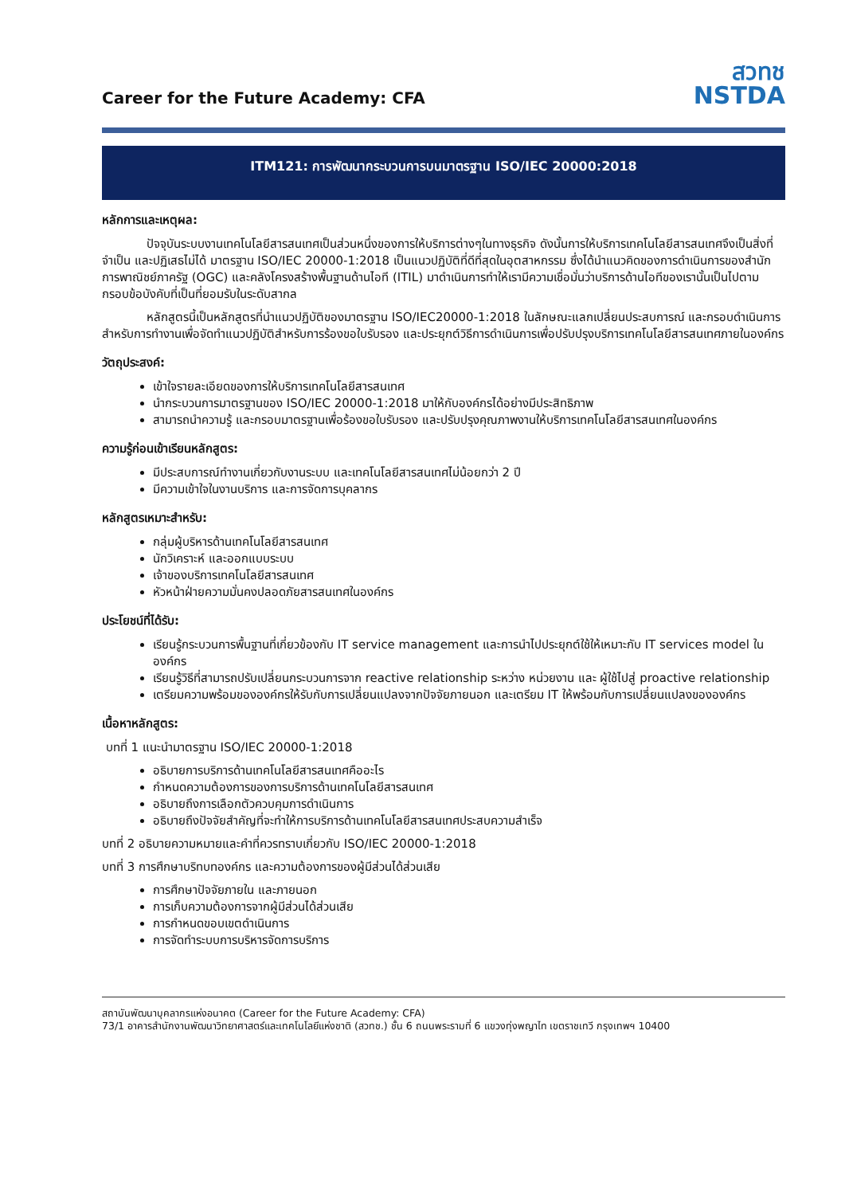Career for the Future Academy: CFA
สวทช
NSTDA
ITM121: การพัฒนากระบวนการบนมาตรฐาน ISO/IEC 20000:2018
หลักการและเหตุผล:
ปัจจุบันระบบงานเทคโนโลยีสารสนเทศเป็นส่วนหนึ่งของการให้บริการต่างๆในทางธุรกิจ ดังนั้นการให้บริการเทคโนโลยีสารสนเทศจึงเป็นสิ่งที่จำเป็น และปฏิเสธไม่ได้ มาตรฐาน ISO/IEC 20000-1:2018 เป็นแนวปฏิบัติที่ดีที่สุดในอุตสาหกรรม ซึ่งได้นำแนวคิดของการดำเนินการของสำนักการพาณิชย์ภาครัฐ (OGC) และคลังโครงสร้างพื้นฐานด้านไอที (ITIL) มาดำเนินการทำให้เรามีความเชื่อมั่นว่าบริการด้านไอทีของเรานั้นเป็นไปตามกรอบข้อบังคับที่เป็นที่ยอมรับในระดับสากล
หลักสูตรนี้เป็นหลักสูตรที่นำแนวปฏิบัติของมาตรฐาน ISO/IEC20000-1:2018 ในลักษณะแลกเปลี่ยนประสบการณ์ และกรอบดำเนินการสำหรับการทำงานเพื่อจัดทำแนวปฏิบัติสำหรับการร้องขอใบรับรอง และประยุกต์วิธีการดำเนินการเพื่อปรับปรุงบริการเทคโนโลยีสารสนเทศภายในองค์กร
วัตถุประสงค์:
เข้าใจรายละเอียดของการให้บริการเทคโนโลยีสารสนเทศ
นำกระบวนการมาตรฐานของ ISO/IEC 20000-1:2018 มาให้กับองค์กรได้อย่างมีประสิทธิภาพ
สามารถนำความรู้ และกรอบมาตรฐานเพื่อร้องขอใบรับรอง และปรับปรุงคุณภาพงานให้บริการเทคโนโลยีสารสนเทศในองค์กร
ความรู้ก่อนเข้าเรียนหลักสูตร:
มีประสบการณ์ทำงานเกี่ยวกับงานระบบ และเทคโนโลยีสารสนเทศไม่น้อยกว่า 2 ปี
มีความเข้าใจในงานบริการ และการจัดการบุคลากร
หลักสูตรเหมาะสำหรับ:
กลุ่มผู้บริหารด้านเทคโนโลยีสารสนเทศ
นักวิเคราะห์ และออกแบบระบบ
เจ้าของบริการเทคโนโลยีสารสนเทศ
หัวหน้าฝ่ายความมั่นคงปลอดภัยสารสนเทศในองค์กร
ประโยชน์ที่ได้รับ:
เรียนรู้กระบวนการพื้นฐานที่เกี่ยวข้องกับ IT service management และการนำไปประยุกต์ใช้ให้เหมาะกับ IT services model ในองค์กร
เรียนรู้วิธีที่สามารถปรับเปลี่ยนกระบวนการจาก reactive relationship ระหว่าง หน่วยงาน และ ผู้ใช้ไปสู่ proactive relationship
เตรียมความพร้อมขององค์กรให้รับกับการเปลี่ยนแปลงจากปัจจัยภายนอก และเตรียม IT ให้พร้อมกับการเปลี่ยนแปลงขององค์กร
เนื้อหาหลักสูตร:
บทที่ 1 แนะนำมาตรฐาน ISO/IEC 20000-1:2018
อธิบายการบริการด้านเทคโนโลยีสารสนเทศคืออะไร
กำหนดความต้องการของการบริการด้านเทคโนโลยีสารสนเทศ
อธิบายถึงการเลือกตัวควบคุมการดำเนินการ
อธิบายถึงปัจจัยสำคัญที่จะทำให้การบริการด้านเทคโนโลยีสารสนเทศประสบความสำเร็จ
บทที่ 2 อธิบายความหมายและคำที่ควรทราบเกี่ยวกับ ISO/IEC 20000-1:2018
บทที่ 3 การศึกษาบริทบทองค์กร และความต้องการของผู้มีส่วนได้ส่วนเสีย
การศึกษาปัจจัยภายใน และภายนอก
การเก็บความต้องการจากผู้มีส่วนได้ส่วนเสีย
การกำหนดขอบเขตดำเนินการ
การจัดทำระบบการบริหารจัดการบริการ
สถาบันพัฒนาบุคลากรแห่งอนาคต (Career for the Future Academy: CFA)
73/1 อาคารสำนักงานพัฒนาวิทยาศาสตร์และเทคโนโลยีแห่งชาติ (สวทช.) ชั้น 6 ถนนพระรามที่ 6 แขวงทุ่งพญาไท เขตราชเทวี กรุงเทพฯ 10400